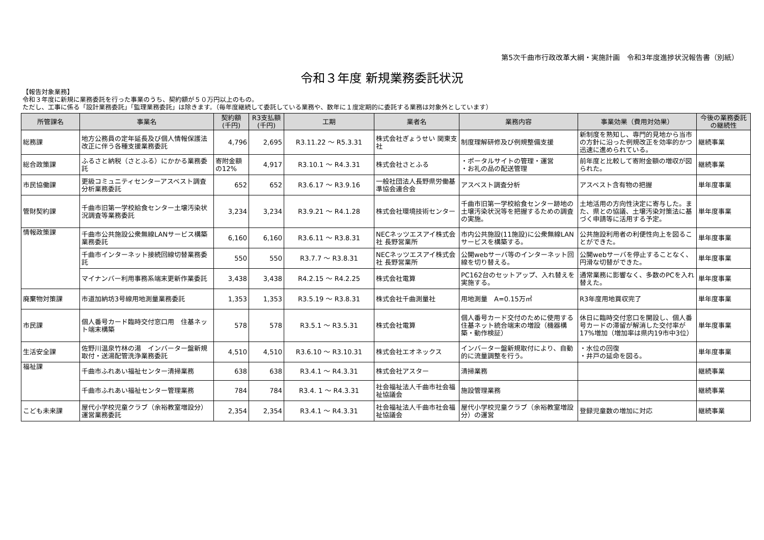第5次千曲市行政改革大綱・実施計画　令和3年度進捗状況報告書（別紙）
令和３年度 新規業務委託状況
【報告対象業務】
令和３年度に新規に業務委託を行った事業のうち、契約額が５０万円以上のもの。
ただし、工事に係る「設計業務委託」「監理業務委託」は除きます。（毎年度継続して委託している業務や、数年に１度定期的に委託する業務は対象外としています）
| 所管課名 | 事業名 | 契約額 (千円) | R3支払額 (千円) | 工期 | 業者名 | 業務内容 | 事業効果（費用対効果） | 今後の業務委託の継続性 |
| --- | --- | --- | --- | --- | --- | --- | --- | --- |
| 総務課 | 地方公務員の定年延長及び個人情報保護法改正に伴う各種支援業務委託 | 4,796 | 2,695 | R3.11.22 ～ R5.3.31 | 株式会社ぎょうせい 関東支社 | 制度理解研修及び例規整備支援 | 新制度を熟知し、専門的見地から当市の方針に沿った例規改正を効率的かつ迅速に進められている。 | 継続事業 |
| 総合政策課 | ふるさと納税（さとふる）にかかる業務委託 | 寄附金額の12% | 4,917 | R3.10.1 ～ R4.3.31 | 株式会社さとふる | ・ポータルサイトの管理・運営 ・お礼の品の配送管理 | 前年度と比較して寄附金額の増収が図られた。 | 継続事業 |
| 市民協働課 | 更級コミュニティセンターアスベスト調査分析業務委託 | 652 | 652 | R3.6.17 ～ R3.9.16 | 一般社団法人長野県労働基準協会連合会 | アスベスト調査分析 | アスベスト含有物の把握 | 単年度事業 |
| 管財契約課 | 千曲市旧第一学校給食センター土壌汚染状況調査等業務委託 | 3,234 | 3,234 | R3.9.21 ～ R4.1.28 | 株式会社環境技術センター | 千曲市旧第一学校給食センター跡地の土壌汚染状況等を把握するための調査の実施。 | 土地活用の方向性決定に寄与した。また、県との協議、土壌汚染対策法に基づく申請等に活用する予定。 | 単年度事業 |
| 情報政策課 | 千曲市公共施設公衆無線LANサービス構築業務委託 | 6,160 | 6,160 | R3.6.11 ～ R3.8.31 | NECネッツエスアイ株式会社 長野営業所 | 市内公共施設(11施設)に公衆無線LANサービスを構築する。 | 公共施設利用者の利便性向上を図ることができた。 | 単年度事業 |
| | 千曲市インターネット接続回線切替業務委託 | 550 | 550 | R3.7.7 ～ R3.8.31 | NECネッツエスアイ株式会社 長野営業所 | 公開webサーバ等のインターネット回線を切り替える。 | 公開webサーバを停止することなく、円滑な切替ができた。 | 単年度事業 |
| | マイナンバー利用事務系端末更新作業委託 | 3,438 | 3,438 | R4.2.15 ～ R4.2.25 | 株式会社電算 | PC162台のセットアップ、入れ替えを実施する。 | 通常業務に影響なく、多数のPCを入れ替えた。 | 単年度事業 |
| 廃棄物対策課 | 市道加納坊3号線用地測量業務委託 | 1,353 | 1,353 | R3.5.19 ～ R3.8.31 | 株式会社千曲測量社 | 用地測量 A=0.15万㎡ | R3年度用地買収完了 | 単年度事業 |
| 市民課 | 個人番号カード臨時交付窓口用 住基ネット端末構築 | 578 | 578 | R3.5.1 ～ R3.5.31 | 株式会社電算 | 個人番号カード交付のために使用する住基ネット統合端末の増設（機器構築・動作検証） | 休日に臨時交付窓口を開設し、個人番号カードの滞留が解消した交付率が17%増加（増加率は県内19市中3位） | 単年度事業 |
| 生活安全課 | 佐野川温泉竹林の湯 インバーター盤新規取付・送湯配管洗浄業務委託 | 4,510 | 4,510 | R3.6.10 ～ R3.10.31 | 株式会社エオネックス | インバーター盤新規取付により、自動的に流量調整を行う。 | ・水位の回復 ・井戸の延命を図る。 | 単年度事業 |
| 福祉課 | 千曲市ふれあい福祉センター清掃業務 | 638 | 638 | R3.4.1 ～ R4.3.31 | 株式会社アスター | 清掃業務 | | 継続事業 |
| | 千曲市ふれあい福祉センター管理業務 | 784 | 784 | R3.4. 1 ～ R4.3.31 | 社会福祉法人千曲市社会福祉協議会 | 施設管理業務 | | 継続事業 |
| こども未来課 | 屋代小学校児童クラブ（余裕教室増設分）運営業務委託 | 2,354 | 2,354 | R3.4.1 ～ R4.3.31 | 社会福祉法人千曲市社会福祉協議会 | 屋代小学校児童クラブ（余裕教室増設分）の運営 | 登録児童数の増加に対応 | 継続事業 |